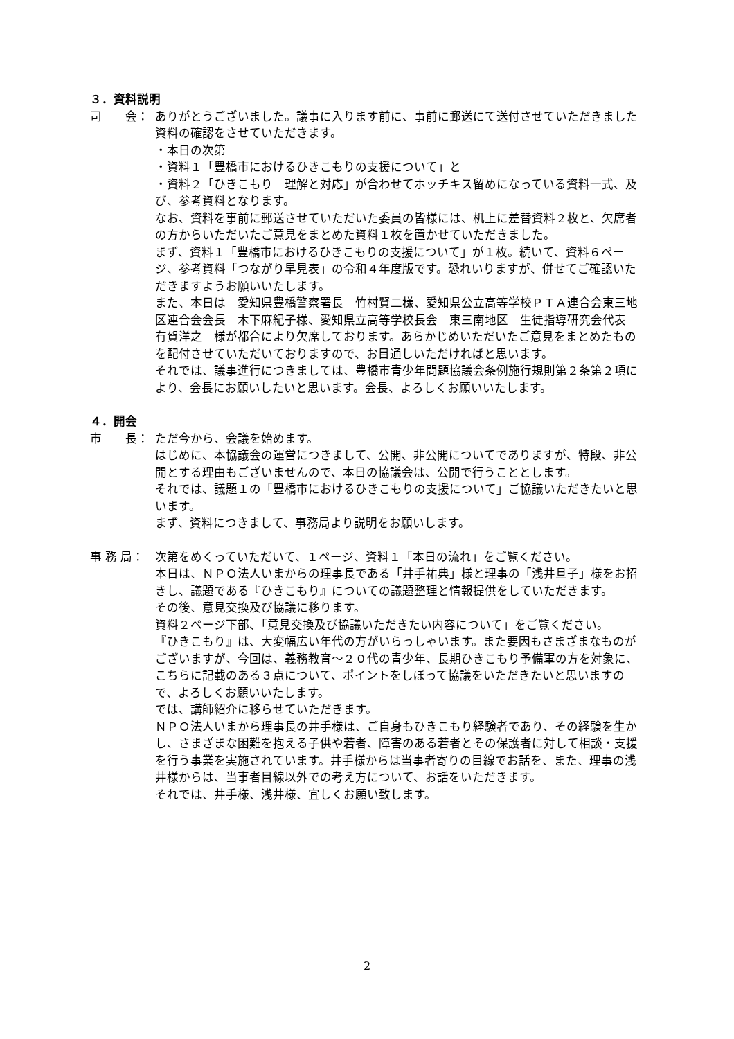３．資料説明
司　　会： ありがとうございました。議事に入ります前に、事前に郵送にて送付させていただきました資料の確認をさせていただきます。
・本日の次第
・資料１「豊橋市におけるひきこもりの支援について」と
・資料２「ひきこもり　理解と対応」が合わせてホッチキス留めになっている資料一式、及び、参考資料となります。
なお、資料を事前に郵送させていただいた委員の皆様には、机上に差替資料２枚と、欠席者の方からいただいたご意見をまとめた資料１枚を置かせていただきました。
まず、資料１「豊橋市におけるひきこもりの支援について」が１枚。続いて、資料６ページ、参考資料「つながり早見表」の令和４年度版です。恐れいりますが、併せてご確認いただきますようお願いいたします。
また、本日は　愛知県豊橋警察署長　竹村賢二様、愛知県公立高等学校ＰＴＡ連合会東三地区連合会会長　木下麻紀子様、愛知県立高等学校長会　東三南地区　生徒指導研究会代表　有賀洋之　様が都合により欠席しております。あらかじめいただいたご意見をまとめたものを配付させていただいておりますので、お目通しいただければと思います。
それでは、議事進行につきましては、豊橋市青少年問題協議会条例施行規則第２条第２項により、会長にお願いしたいと思います。会長、よろしくお願いいたします。
４．開会
市　　長： ただ今から、会議を始めます。
はじめに、本協議会の運営につきまして、公開、非公開についてでありますが、特段、非公開とする理由もございませんので、本日の協議会は、公開で行うこととします。
それでは、議題１の「豊橋市におけるひきこもりの支援について」ご協議いただきたいと思います。
まず、資料につきまして、事務局より説明をお願いします。
事 務 局： 次第をめくっていただいて、１ページ、資料１「本日の流れ」をご覧ください。
本日は、ＮＰＯ法人いまからの理事長である「井手祐典」様と理事の「浅井旦子」様をお招きし、議題である『ひきこもり』についての議題整理と情報提供をしていただきます。
その後、意見交換及び協議に移ります。
資料２ページ下部、「意見交換及び協議いただきたい内容について」をご覧ください。
『ひきこもり』は、大変幅広い年代の方がいらっしゃいます。また要因もさまざまなものがございますが、今回は、義務教育～２０代の青少年、長期ひきこもり予備軍の方を対象に、こちらに記載のある３点について、ポイントをしぼって協議をいただきたいと思いますので、よろしくお願いいたします。
では、講師紹介に移らせていただきます。
ＮＰＯ法人いまから理事長の井手様は、ご自身もひきこもり経験者であり、その経験を生かし、さまざまな困難を抱える子供や若者、障害のある若者とその保護者に対して相談・支援を行う事業を実施されています。井手様からは当事者寄りの目線でお話を、また、理事の浅井様からは、当事者目線以外での考え方について、お話をいただきます。
それでは、井手様、浅井様、宜しくお願い致します。
2